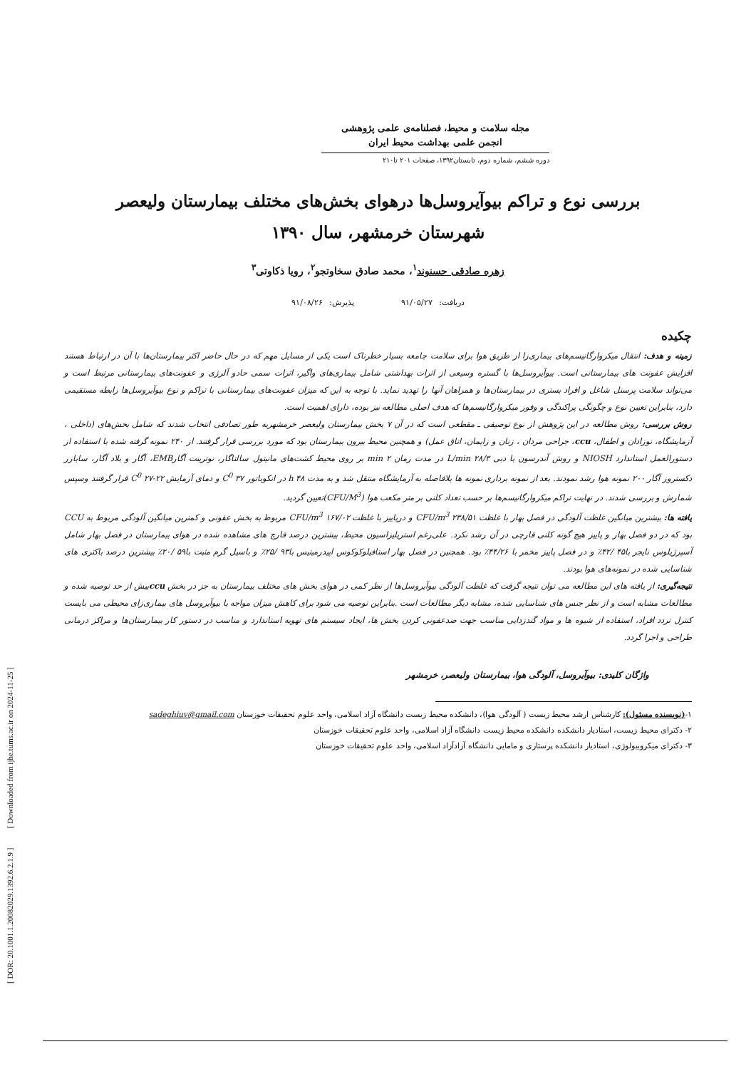مجله سلامت و محیط، فصلنامه‌ی علمی پژوهشی
انجمن علمی بهداشت محیط ایران
دوره ششم، شماره دوم، تابستان۱۳۹۲، صفحات ۲۰۱ تا۲۱۰
بررسی نوع و تراکم بیوآیروسل‌ها درهوای بخش‌های مختلف بیمارستان ولیعصر
شهرستان خرمشهر، سال ۱۳۹۰
زهره صادقی حسنوند<sup>۱</sup>، محمد صادق سخاوتجو<sup>۲</sup>، رویا ذکاوتی<sup>۳</sup>
دریافت: ۹۱/۰۵/۲۷ پذیرش: ۹۱/۰۸/۲۶
چکیده
زمینه و هدف: انتقال میکروارگانیسم‌های بیماری‌زا از طریق هوا برای سلامت جامعه بسیار خطرناک است یکی از مسایل مهم که در حال حاضر اکثر بیمارستان‌ها با آن در ارتباط هستند افزایش عفونت های بیمارستانی است. بیوآیروسل‌ها با گستره وسیعی از اثرات بهداشتی شامل بیماری‌های واگیر، اثرات سمی حادو آلرژی و عفونت‌های بیمارستانی مرتبط است و می‌تواند سلامت پرسنل شاغل و افراد بستری در بیمارستان‌ها و همراهان آنها را تهدید نماید. با توجه به این که میزان عفونت‌های بیمارستانی با تراکم و نوع بیوآیروسل‌ها رابطه مستقیمی دارد، بنابراین تعیین نوع و چگونگی پراکندگی و وفور میکروارگانیسم‌ها که هدف اصلی مطالعه نیز بوده، دارای اهمیت است.
روش بررسی: روش مطالعه در این پژوهش از نوع توصیفی ـ مقطعی است که در آن ۷ بخش بیمارستان ولیعصر خرمشهربه طور تصادفی انتخاب شدند که شامل بخش‌های (داخلی ، آزمایشگاه، نوزادان و اطفال، ccu، جراحی مردان ، زنان و زایمان، اتاق عمل) و همچنین محیط بیرون بیمارستان بود که مورد بررسی قرار گرفتند. از ۲۴۰ نمونه گرفته شده با استفاده از دستورالعمل استاندارد NIOSH و روش آندرسون با دبی L/min ۲۸/۳ در مدت زمان min ۲ بر روی محیط کشت‌های مانیتول سالتاگار، نوترینت آگارEMB، آگار و بلاد آگار، سابارز دکستروز آگار ۲۰۰ نمونه هوا رشد نمودند. بعد از نمونه برداری نمونه ها بلافاصله به آزمایشگاه منتقل شد و به مدت h ۴۸ در انکوباتور C<sup>0</sup> ۳۷ و دمای آزمایش C<sup>0</sup> ۲۷-۲۲ قرار گرفتند وسپس شمارش و بررسی شدند. در نهایت تراکم میکروارگانیسم‌ها بر حسب تعداد کلنی بر متر مکعب هوا (CFU/M<sup>3</sup>)تعیین گردید.
یافته ها: بیشترین میانگین غلظت آلودگی در فصل بهار با غلظت CFU/m<sup>3</sup> ۲۳۸/۵۱ و درپاییز با غلظت CFU/m<sup>3</sup> ۱۶۷/۰۲ مربوط به بخش عفونی و کمترین میانگین آلودگی مربوط به CCU بود که در دو فصل بهار و پاییز هیچ گونه کلنی قارچی در آن رشد نکرد. علی‌رغم استریلیزاسیون محیط، بیشترین درصد قارچ های مشاهده شده در هوای بیمارستان در فصل بهار شامل آسپرژیلوس نایجر با۴۵ /۴۲٪ و در فصل پاییز مخمر با ۴۴/۲۶٪ بود. همچنین در فصل بهار استافیلوکوکوس اپیدرمیتیس با۹۳ /۲۵٪ و باسیل گرم مثبت با۵۹ /۲۰٪ بیشترین درصد باکتری های شناسایی شده در نمونه‌های هوا بودند.
نتیجه‌گیری: از یافته های این مطالعه می توان نتیجه گرفت که غلظت آلودگی بیوآیروسل‌ها از نظر کمی در هوای بخش های مختلف بیمارستان به جز در بخش ccuبیش از حد توصیه شده و مطالعات مشابه است و از نظر جنس های شناسایی شده، مشابه دیگر مطالعات است .بنابراین توصیه می شود برای کاهش میزان مواجه با بیوآیروسل های بیماری‌زای محیطی می بایست کنترل تردد افراد، استفاده از شیوه ها و مواد گندزدایی مناسب جهت ضدعفونی کردن بخش ها، ایجاد سیستم های تهویه استاندارد و مناسب در دستور کار بیمارستان‌ها و مراکز درمانی طراحی و اجرا گردد.
واژگان کلیدی: بیوآیروسل، آلودگی هوا، بیمارستان ولیعصر، خرمشهر
۱-(نویسنده مسئول): کارشناس ارشد محیط زیست ( آلودگی هوا)، دانشکده محیط زیست دانشگاه آزاد اسلامی، واحد علوم تحقیقات خوزستان sadeghiuv@gmail.com
۲- دکترای محیط زیست، استادیار دانشکده دانشکده محیط زیست دانشگاه آزاد اسلامی، واحد علوم تحقیقات خوزستان
۳- دکترای میکروبیولوژی، استادیار دانشکده پرستاری و مامایی دانشگاه آزادآزاد اسلامی، واحد علوم تحقیقات خوزستان
[ DOR: 20.1001.1.20082029.1392.6.2.1.9 ] [ Downloaded from ijhe.tums.ac.ir on 2024-11-25 ]